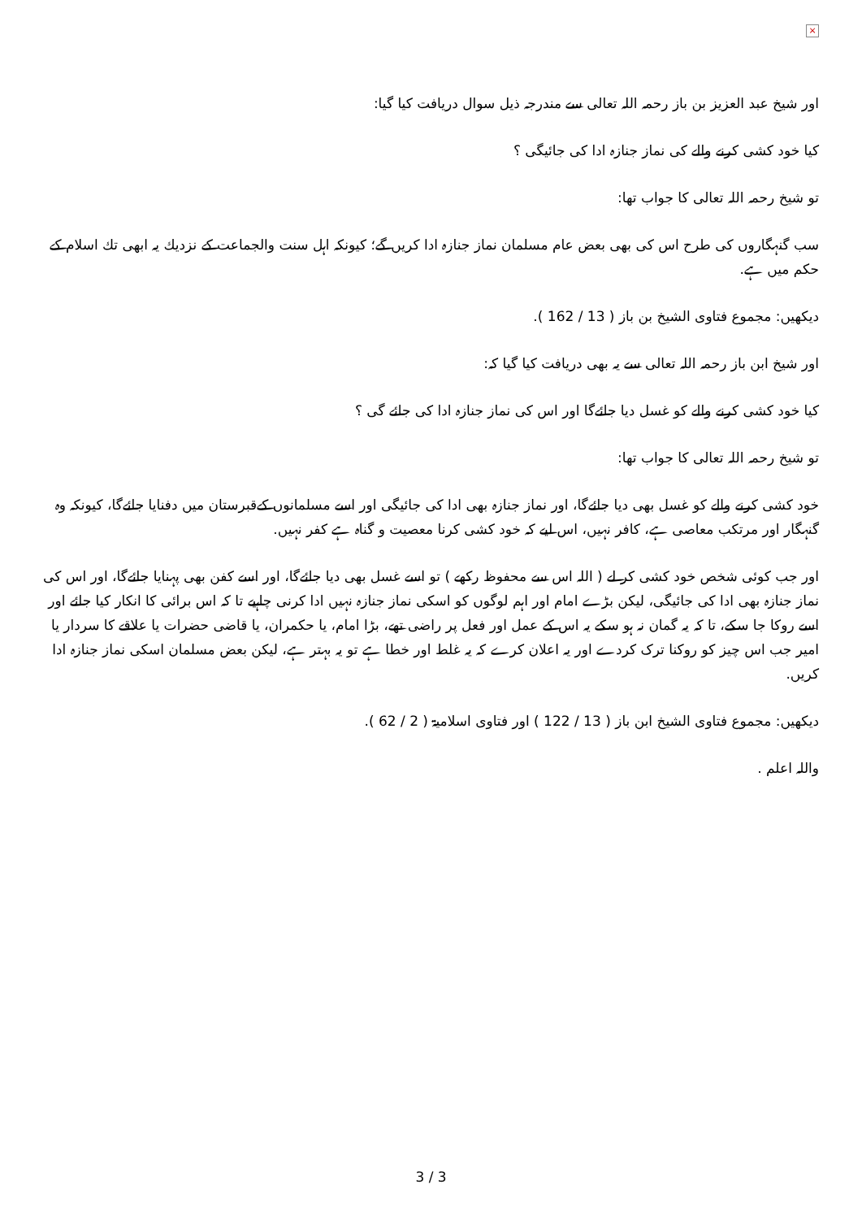×
اور شیخ عبد العزیز بن باز رحمہ اللہ تعالی سے مندرجہ ذیل سوال دریافت کیا گیا:
کیا خود کشی کرنے والے کی نماز جنازہ ادا کی جائیگی ؟
تو شیخ رحمہ اللہ تعالی کا جواب تھا:
سب گنہگاروں کی طرح اس کی بھی بعض عام مسلمان نماز جنازہ ادا کریں گے؛ کیونکہ اہل سنت والجماعت کے نزدیك یہ ابھی تك اسلام کے حکم میں ہے.
دیکھیں: مجموع فتاوی الشیخ بن باز ( 13 / 162 ).
اور شیخ ابن باز رحمہ اللہ تعالی سے یہ بھی دریافت کیا گیا کہ:
کیا خود کشی کرنے والے کو غسل دیا جائےگا اور اس کی نماز جنازہ ادا کی جائے گی ؟
تو شیخ رحمہ اللہ تعالی کا جواب تھا:
خود کشی کرنے والے کو غسل بھی دیا جائےگا، اور نماز جنازہ بھی ادا کی جائیگی اور اسے مسلمانوں کےقبرستان میں دفنایا جائےگا، کیونکہ وہ گنہگار اور مرتکب معاصی ہے، کافر نہیں، اس لیے کہ خود کشی کرنا معصیت و گناہ ہے کفر نہیں.
اور جب کوئی شخص خود کشی کر لے ( اللہ اس سے محفوظ رکھے ) تو اسے غسل بھی دیا جائےگا، اور اسے کفن بھی پہنایا جائےگا، اور اس کی نماز جنازہ بھی ادا کی جائیگی، لیکن بڑے امام اور اہم لوگوں کو اسکی نماز جنازہ نہیں ادا کرنی چاہیے تا کہ اس برائی کا انکار کیا جائے اور اسے روکا جا سکے، تا کہ یہ گمان نہ ہو سکے یہ اس کے عمل اور فعل پر راضی تھے، بڑا امام، یا حکمران، یا قاضی حضرات یا علاقے کا سردار یا امیر جب اس چیز کو روکنا ترک کردے اور یہ اعلان کرے کہ یہ غلط اور خطا ہے تو یہ بہتر ہے، لیکن بعض مسلمان اسکی نماز جنازہ ادا کریں.
دیکھیں: مجموع فتاوی الشیخ ابن باز ( 13 / 122 ) اور فتاوی اسلامیۃ ( 2 / 62 ).
واللہ اعلم .
3 / 3